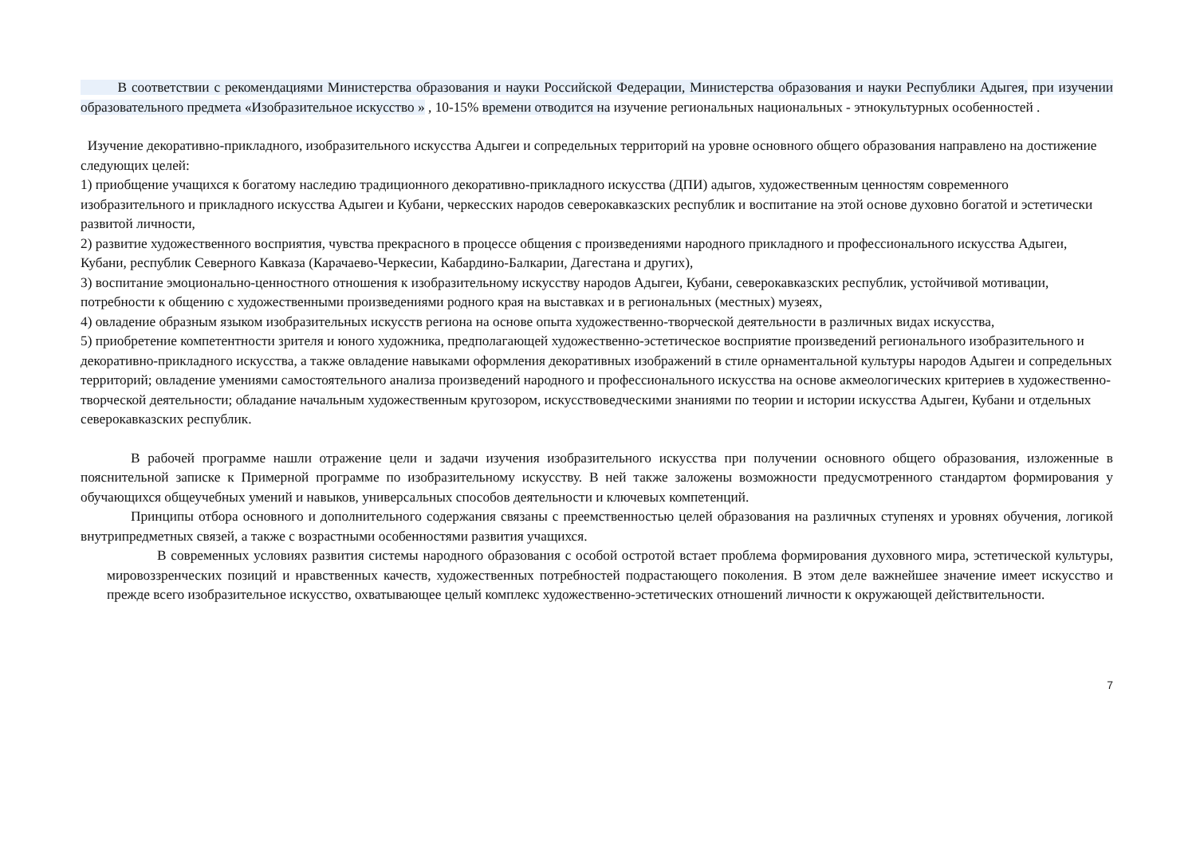В соответствии с рекомендациями Министерства образования и науки Российской Федерации, Министерства образования и науки Республики Адыгея, при изучении образовательного предмета «Изобразительное искусство » , 10-15% времени отводится на изучение региональных национальных - этнокультурных особенностей .
Изучение декоративно-прикладного, изобразительного искусства Адыгеи и сопредельных территорий на уровне основного общего образования направлено на достижение следующих целей:
1) приобщение учащихся к богатому наследию традиционного декоративно-прикладного искусства (ДПИ) адыгов, художественным ценностям современного изобразительного и прикладного искусства Адыгеи и Кубани, черкесских народов северокавказских республик и воспитание на этой основе духовно богатой и эстетически развитой личности,
2) развитие художественного восприятия, чувства прекрасного в процессе общения с произведениями народного прикладного и профессионального искусства Адыгеи, Кубани, республик Северного Кавказа (Карачаево-Черкесии, Кабардино-Балкарии, Дагестана и других),
3) воспитание эмоционально-ценностного отношения к изобразительному искусству народов Адыгеи, Кубани, северокавказских республик, устойчивой мотивации, потребности к общению с художественными произведениями родного края на выставках и в региональных (местных) музеях,
4) овладение образным языком изобразительных искусств региона на основе опыта художественно-творческой деятельности в различных видах искусства,
5) приобретение компетентности зрителя и юного художника, предполагающей художественно-эстетическое восприятие произведений регионального изобразительного и декоративно-прикладного искусства, а также овладение навыками оформления декоративных изображений в стиле орнаментальной культуры народов Адыгеи и сопредельных территорий; овладение умениями самостоятельного анализа произведений народного и профессионального искусства на основе акмеологических критериев в художественно-творческой деятельности; обладание начальным художественным кругозором, искусствоведческими знаниями по теории и истории искусства Адыгеи, Кубани и отдельных северокавказских республик.
В рабочей программе нашли отражение цели и задачи изучения изобразительного искусства при получении основного общего образования, изложенные в пояснительной записке к Примерной программе по изобразительному искусству. В ней также заложены возможности предусмотренного стандартом формирования у обучающихся общеучебных умений и навыков, универсальных способов деятельности и ключевых компетенций.
Принципы отбора основного и дополнительного содержания связаны с преемственностью целей образования на различных ступенях и уровнях обучения, логикой внутрипредметных связей, а также с возрастными особенностями развития учащихся.
В современных условиях развития системы народного образования с особой остротой встает проблема формирования духовного мира, эстетической культуры, мировоззренческих позиций и нравственных качеств, художественных потребностей подрастающего поколения. В этом деле важнейшее значение имеет искусство и прежде всего изобразительное искусство, охватывающее целый комплекс художественно-эстетических отношений личности к окружающей действительности.
7